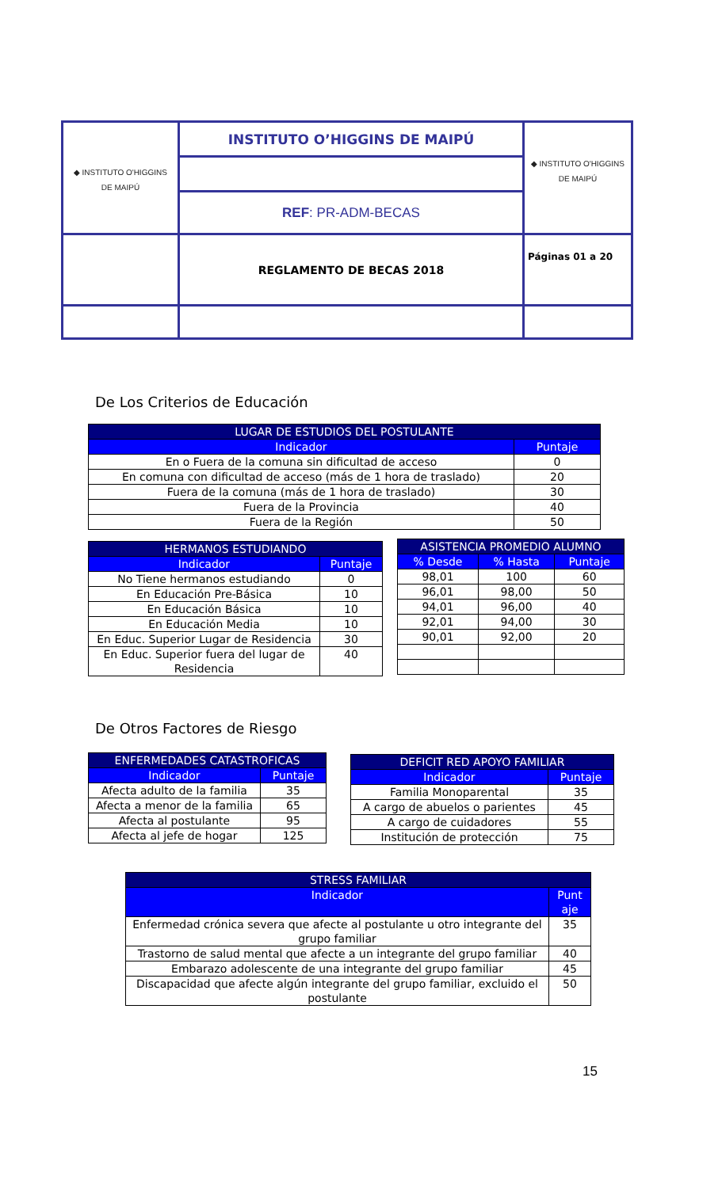| ◆ INSTITUTO O'HIGGINS DE MAIPÚ | INSTITUTO O’HIGGINS DE MAIPÚ | ◆ INSTITUTO O'HIGGINS DE MAIPÚ |
| | REF : PR-ADM-BECAS | |
| | REGLAMENTO DE BECAS 2018 | Páginas 01 a 20 |
De Los Criterios de Educación
| LUGAR DE ESTUDIOS DEL POSTULANTE | |
| --- | --- |
| Indicador | Puntaje |
| En o Fuera de la comuna sin dificultad de acceso | 0 |
| En comuna con dificultad de acceso (más de 1 hora de traslado) | 20 |
| Fuera de la comuna (más de 1 hora de traslado) | 30 |
| Fuera de la Provincia | 40 |
| Fuera de la Región | 50 |
| HERMANOS ESTUDIANDO | |
| --- | --- |
| Indicador | Puntaje |
| No Tiene hermanos estudiando | 0 |
| En Educación Pre-Básica | 10 |
| En Educación Básica | 10 |
| En Educación Media | 10 |
| En Educ. Superior Lugar de Residencia | 30 |
| En Educ. Superior fuera del lugar de Residencia | 40 |
| ASISTENCIA PROMEDIO ALUMNO | | |
| --- | --- | --- |
| % Desde | % Hasta | Puntaje |
| 98,01 | 100 | 60 |
| 96,01 | 98,00 | 50 |
| 94,01 | 96,00 | 40 |
| 92,01 | 94,00 | 30 |
| 90,01 | 92,00 | 20 |
De Otros Factores de Riesgo
| ENFERMEDADES CATASTROFICAS | |
| --- | --- |
| Indicador | Puntaje |
| Afecta adulto de la familia | 35 |
| Afecta a menor de la familia | 65 |
| Afecta al postulante | 95 |
| Afecta al jefe de hogar | 125 |
| DEFICIT RED APOYO FAMILIAR | |
| --- | --- |
| Indicador | Puntaje |
| Familia Monoparental | 35 |
| A cargo de abuelos o parientes | 45 |
| A cargo de cuidadores | 55 |
| Institución de protección | 75 |
| STRESS FAMILIAR | |
| --- | --- |
| Indicador | Punt aje |
| Enfermedad crónica severa que afecte al postulante u otro integrante del grupo familiar | 35 |
| Trastorno de salud mental que afecte a un integrante del grupo familiar | 40 |
| Embarazo adolescente de una integrante del grupo familiar | 45 |
| Discapacidad que afecte algún integrante del grupo familiar, excluido el postulante | 50 |
15